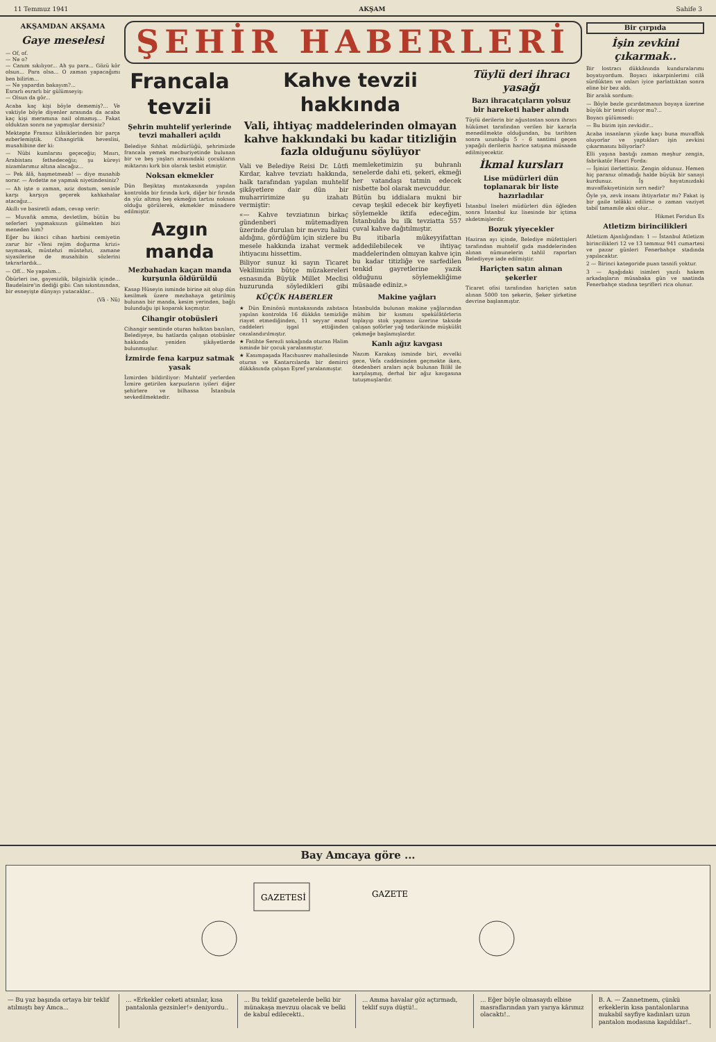11 Temmuz 1941 AKŞAM Sahife 3
AKŞAMDAN AKŞAMA
Gaye meselesi
— Of, of.
— Ne o?
— Canım sıkılıyor... Ah şu para... Gözü kör olsun... Para olsa... O zaman yapacağımı ben bilirim...
— Ne yapardın bakayım?...
Esrarlı esrarlı bir gülümseyiş:
— Olsun da gör...
Acaba kaç kişi böyle dememiş?... Ve vaktiyle böyle diyenler arasında da acaba kaç kişi meramına nail olmamış... Fakat olduktan sonra ne yapmışlar dersiniz?
Mektepte Fransız klâsiklerinden bir parça ezberlemiştik. Cihangirlik heveslisi, musahibine der ki:
— Nübi kumlarını geçeceğiz; Mısırı, Arabistanı fethedeceğiz; şu küreyi nizamlarımız altına alacağız...
— Pek âlâ, haşmetmeab! — diye musahib sorar. — Avdette ne yapmak niyetindesiniz?
— Ah işte o zaman, aziz dostum, seninle karşı karşıya geçerek kahkahalar atacağız...
Akıllı ve basiretli adam, cevap verir:
— Muvafık amma, devletlim, bütün bu seferleri yapmaksızın gülmekten bizi meneden kim?
Eğer bu ikinci cihan harbini cemiyetin zarur bir «Yeni rejim doğurma krizi» saymasak, müstehzi müstehzi, zamane siyasilerine de musahibin sözlerini tekrarlardık...
— Off... Ne yapalım...
Öbürleri ise, gayesizlik, bilgisizlik içinde... Baudelaire'in dediği gibi: Can sıkıntısından, bir esneyişte dünyayı yutacaklar...
(Vâ - Nû)
ŞEHİR HABERLERİ
Francala tevzii
Şehrin muhtelif yerlerinde tevzi mahalleri açıldı
Belediye Sıhhat müdürlüğü, şehrimizde francala yemek mecburiyetinde bulunan bir ve beş yaşları arasındaki çocukların miktarını kırk bin olarak tesbit etmiştir.
Noksan ekmekler
Dün Beşiktaş mıntakasında yapılan kontrolda bir fırında kırk, diğer bir fırında da yüz altmış beş ekmeğin tartısı noksan olduğu görülerek, ekmekler müsadere edilmiştir.
Azgın manda
Mezbahadan kaçan manda kurşunla öldürüldü
Kasap Hüseyin isminde birine ait olup dün kesilmek üzere mezbahaya getirilmiş bulunan bir manda, kesim yerinden, bağlı bulunduğu ipi koparak kaçmıştır.
Cihangir otobüsleri
Cihangir semtinde oturan halktan bazıları, Belediyeye, bu hatlarda çalışan otobüsler hakkında yeniden şikâyetlerde bulunmuşlur.
İzmirde fena karpuz satmak yasak
İzmirden bildiriliyor: Muhtelif yerlerden İzmire getirilen karpuzların iyileri diğer şehirlere ve bilhassa İstanbula sevkedilmektedir.
Kahve tevzii hakkında
Vali, ihtiyaç maddelerinden olmayan kahve hakkındaki bu kadar titizliğin fazla olduğunu söylüyor
Vali ve Belediye Reisi Dr. Lûtfi Kırdar, kahve tevziatı hakkında, halk tarafından yapılan muhtelif şikâyetlere dair dün bir muharririmize şu izahatı vermiştir:
«— Kahve tevziatının birkaç gündenberi mütemadiyen üzerinde durulan bir mevzu halini aldığını, gördüğüm için sizlere bu mesele hakkında izahat vermek ihtiyacını hissettim.
Biliyor sunuz ki sayın Ticaret Vekilimizin bütçe müzakereleri esnasında Büyük Millet Meclisi huzurunda söyledikleri gibi memleketimizin şu buhranlı senelerde dahi eti, şekeri, ekmeği her vatandaşı tatmin edecek nisbette bol olarak mevcuddur.
Bütün bu iddialara mukni bir cevap teşkil edecek bir keyfiyeti söylemekle iktifa edeceğim. İstanbulda bu ilk tevziatta 557 çuval kahve dağıtılmıştır.
Bu itibarla mükeyyifattan addedilebilecek ve ihtiyaç maddelerinden olmıyan kahve için bu kadar titizliğe ve sarfedilen tenkid gayretlerine yazık olduğunu söylemekliğime müsaade ediniz.»
KÜÇÜK HABERLER
★ Dün Eminönü mıntakasında zabıtaca yapılan kontrolda 16 dükkân temizliğe riayet etmediğinden, 11 seyyar esnaf caddeleri işgal ettiğinden cezalandırılmıştır.
★ Fatihte Serezli sokağında oturan Halim isminde bir çocuk yaralanmıştır.
★ Kasımpaşada Hacıhusrev mahallesinde oturan ve Kantarcılarda bir demirci dükkânında çalışan Eşref yaralanmıştır.
Makine yağları
İstanbulda bulunan makine yağlarından mühim bir kısmını spekülâtörlerin toplayıp stok yapması üzerine takside çalışan şoförler yağ tedarikinde müşkülât çekmeğe başlamışlardır.
Kanlı ağız kavgası
Nazım Karakaş isminde biri, evvelki gece, Vefa caddesinden geçmekte iken, ötedenberi araları açık bulunan Bilâl ile karşılaşmış, derhal bir ağız kavgasına tutuşmuşlardır.
Tüylü deri ihracı yasağı
Bazı ihracatçıların yolsuz bir hareketi haber alındı
Tüylü derilerin bir ağustostan sonra ihracı hükümet tarafından verilen bir kararla menedilmekte olduğundan, bu tarihten sonra uzunluğu 5 - 6 santimi geçen yapağılı derilerin harice satışına müsaade edilmiyecektir.
İkmal kursları
Lise müdürleri dün toplanarak bir liste hazırladılar
İstanbul liseleri müdürleri dün öğleden sonra İstanbul kız lisesinde bir içtima akdetmişlerdir.
Bozuk yiyecekler
Haziran ayı içinde, Belediye müfettişleri tarafından muhtelif gıda maddelerinden alınan nümunelerin tahlil raporları Belediyeye iade edilmiştir.
Hariçten satın alınan şekerler
Ticaret ofisi tarafından hariçten satın alınan 5000 ton şekerin, Şeker şirketine devrine başlanmıştır.
Bir çırpıda
İşin zevkini çıkarmak..
Bir lostracı dükkânında kunduralarımı boyatıyordum. Boyacı iskarpinlerimi cilâ sürdükten ve onları iyice parlattıktan sonra eline bir bez aldı.
Bir aralık sordum:
— Böyle bezle gıcırdatmanın boyaya üzerine büyük bir tesiri oluyor mu?...
Boyacı gülümsedi:
— Bu bizim işin zevkidir...
Acaba insanların yüzde kaçı buna muvaffak oluyorlar ve yaptıkları işin zevkini çıkarmasını biliyorlar?
Elli yaşına bastığı zaman meşhur zengin, fabrikatör Hanri Forda:
— İşinizi ilerlettiniz. Zengin oldunuz. Hemen hiç paranız olmadığı halde büyük bir sanayi kurdunuz. İş hayatınızdaki muvaffakıyetinizin sırrı nedir?
Öyle ya, zevk insanı ihtiyarlatır mı? Fakat iş bir gaile telâkki edilirse o zaman vaziyet tabiî tamamile aksi olur...
Hikmet Feridun Es
Atletizm birincilikleri
Atletizm Ajanlığından: 1 — İstanbul Atletizm birincilikleri 12 ve 13 temmuz 941 cumartesi ve pazar günleri Fenerbahçe stadında yapılacaktır.
2 — Birinci kategoride puan tasnifi yoktur.
3 — Aşağıdaki isimleri yazılı hakem arkadaşların müsabaka gün ve saatinda Fenerbahçe stadına teşrifleri rica olunur.
Bay Amcaya göre ...
GAZETESİ
GAZETE
— Bu yaz başında ortaya bir teklif atılmıştı bay Amca...
... «Erkekler ceketi atsınlar, kısa pantalonla gezsinler!» deniyordu..
... Bu teklif gazetelerde belki bir münakaşa mevzuu olacak ve belki de kabul edilecekti..
... Amma havalar göz açtırmadı, teklif suya düştü!..
... Eğer böyle olmasaydı elbise masraflarından yarı yarıya kârımız olacaktı!..
B. A. — Zannetmem, çünkü erkeklerin kısa pantalonlarına mukabil sayfiye kadınları uzun pantalon modasına kapıldılar!..